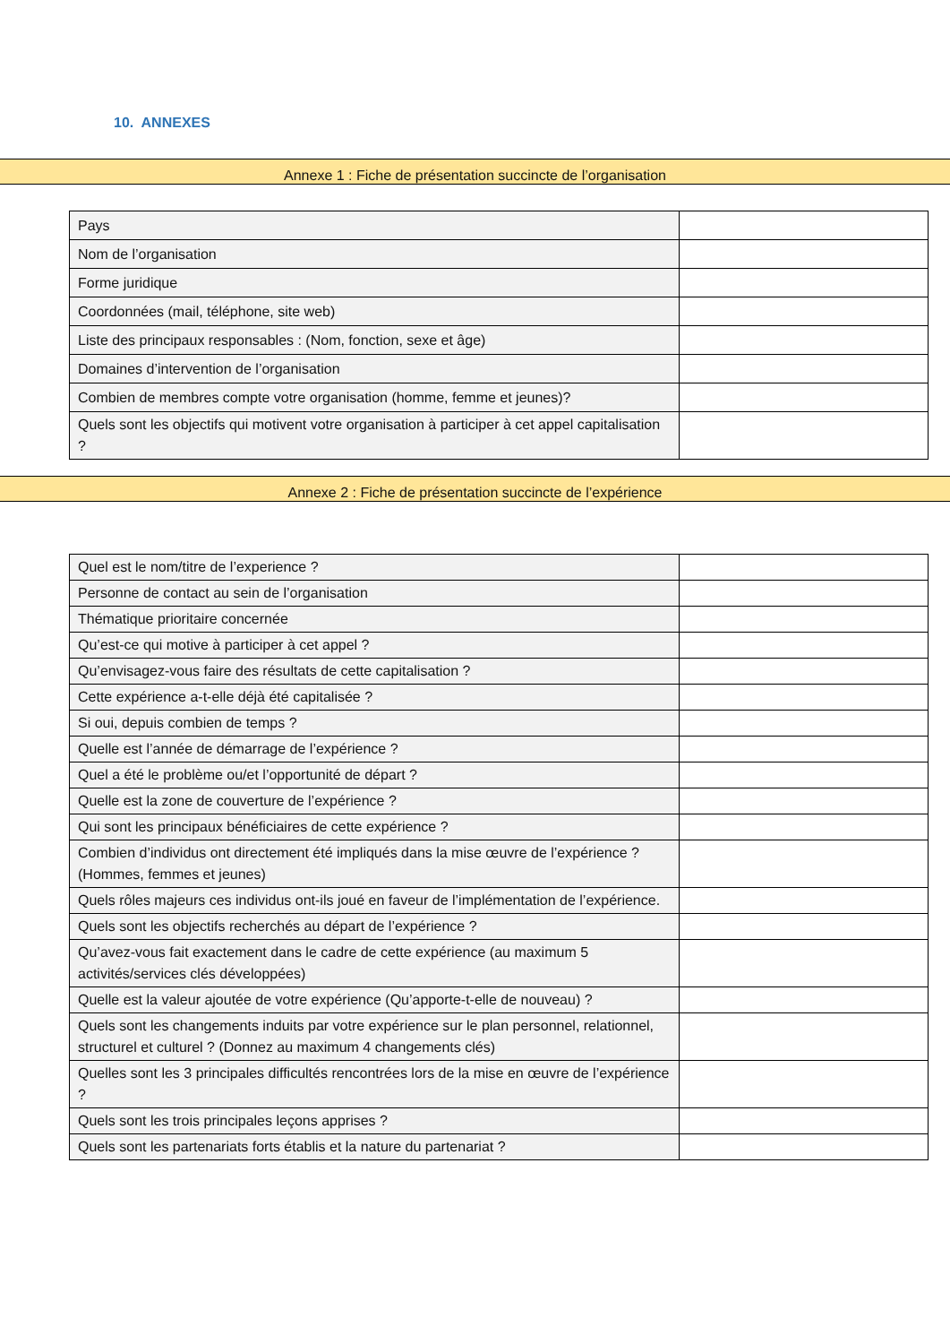10. ANNEXES
Annexe 1 : Fiche de présentation succincte de l’organisation
| Pays | |
| Nom de l’organisation | |
| Forme juridique | |
| Coordonnées (mail, téléphone, site web) | |
| Liste des principaux responsables : (Nom, fonction, sexe et âge) | |
| Domaines d’intervention de l’organisation | |
| Combien de membres compte votre organisation (homme, femme et jeunes)? | |
| Quels sont les objectifs qui motivent votre organisation à participer à cet appel capitalisation ? | |
Annexe 2 : Fiche de présentation succincte de l’expérience
| Quel est le nom/titre de l’experience ? | |
| Personne de contact au sein de l’organisation | |
| Thématique prioritaire concernée | |
| Qu’est-ce qui motive à participer à cet appel ? | |
| Qu’envisagez-vous faire des résultats de cette capitalisation ? | |
| Cette expérience a-t-elle déjà été capitalisée ? | |
| Si oui, depuis combien de temps ? | |
| Quelle est l’année de démarrage de l’expérience ? | |
| Quel a été le problème ou/et l’opportunité de départ ? | |
| Quelle est la zone de couverture de l’expérience ? | |
| Qui sont les principaux bénéficiaires de cette expérience ? | |
| Combien d’individus ont directement été impliqués dans la mise œuvre de l’expérience ? (Hommes, femmes et jeunes) | |
| Quels rôles majeurs ces individus ont-ils joué en faveur de l’implémentation de l’expérience. | |
| Quels sont les objectifs recherchés au départ de l’expérience ? | |
| Qu’avez-vous fait exactement dans le cadre de cette expérience (au maximum 5 activités/services clés développées) | |
| Quelle est la valeur ajoutée de votre expérience (Qu’apporte-t-elle de nouveau) ? | |
| Quels sont les changements induits par votre expérience sur le plan personnel, relationnel, structurel et culturel ? (Donnez au maximum 4 changements clés) | |
| Quelles sont les 3 principales difficultés rencontrées lors de la mise en œuvre de l’expérience ? | |
| Quels sont les trois principales leçons apprises ? | |
| Quels sont les partenariats forts établis et la nature du partenariat ? | |